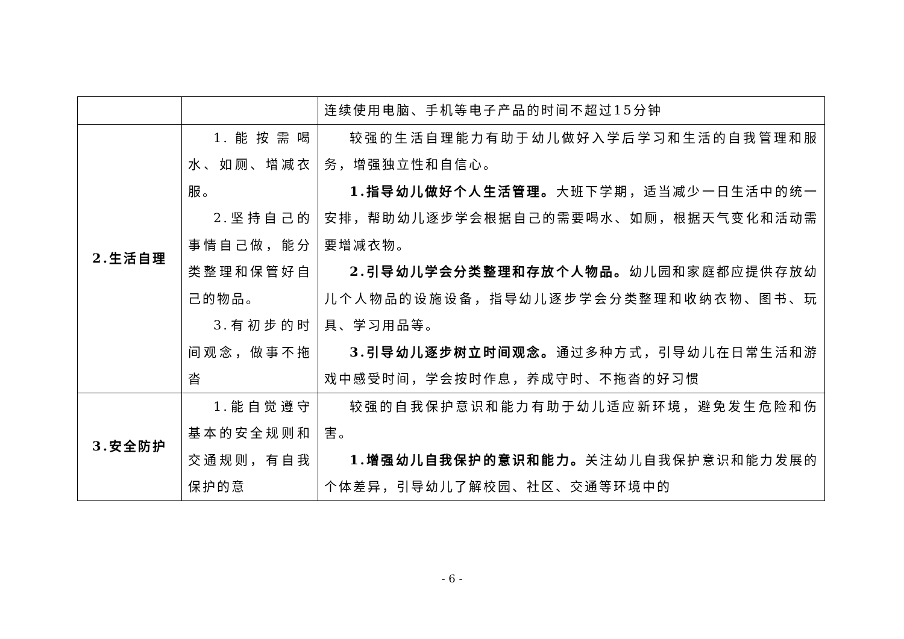| | | 连续使用电脑、手机等电子产品的时间不超过15分钟 |
| 2.生活自理 | 1.能按需喝水、如厕、增减衣服。 2.坚持自己的事情自己做，能分类整理和保管好自己的物品。 3.有初步的时间观念，做事不拖沓 | 较强的生活自理能力有助于幼儿做好入学后学习和生活的自我管理和服务，增强独立性和自信心。 1.指导幼儿做好个人生活管理。 大班下学期，适当减少一日生活中的统一安排，帮助幼儿逐步学会根据自己的需要喝水、如厕，根据天气变化和活动需要增减衣物。 2.引导幼儿学会分类整理和存放个人物品。 幼儿园和家庭都应提供存放幼儿个人物品的设施设备，指导幼儿逐步学会分类整理和收纳衣物、图书、玩具、学习用品等。 3.引导幼儿逐步树立时间观念。 通过多种方式，引导幼儿在日常生活和游戏中感受时间，学会按时作息，养成守时、不拖沓的好习惯 |
| 3.安全防护 | 1.能自觉遵守基本的安全规则和交通规则，有自我保护的意 | 较强的自我保护意识和能力有助于幼儿适应新环境，避免发生危险和伤害。 1.增强幼儿自我保护的意识和能力。 关注幼儿自我保护意识和能力发展的个体差异，引导幼儿了解校园、社区、交通等环境中的 |
- 6 -